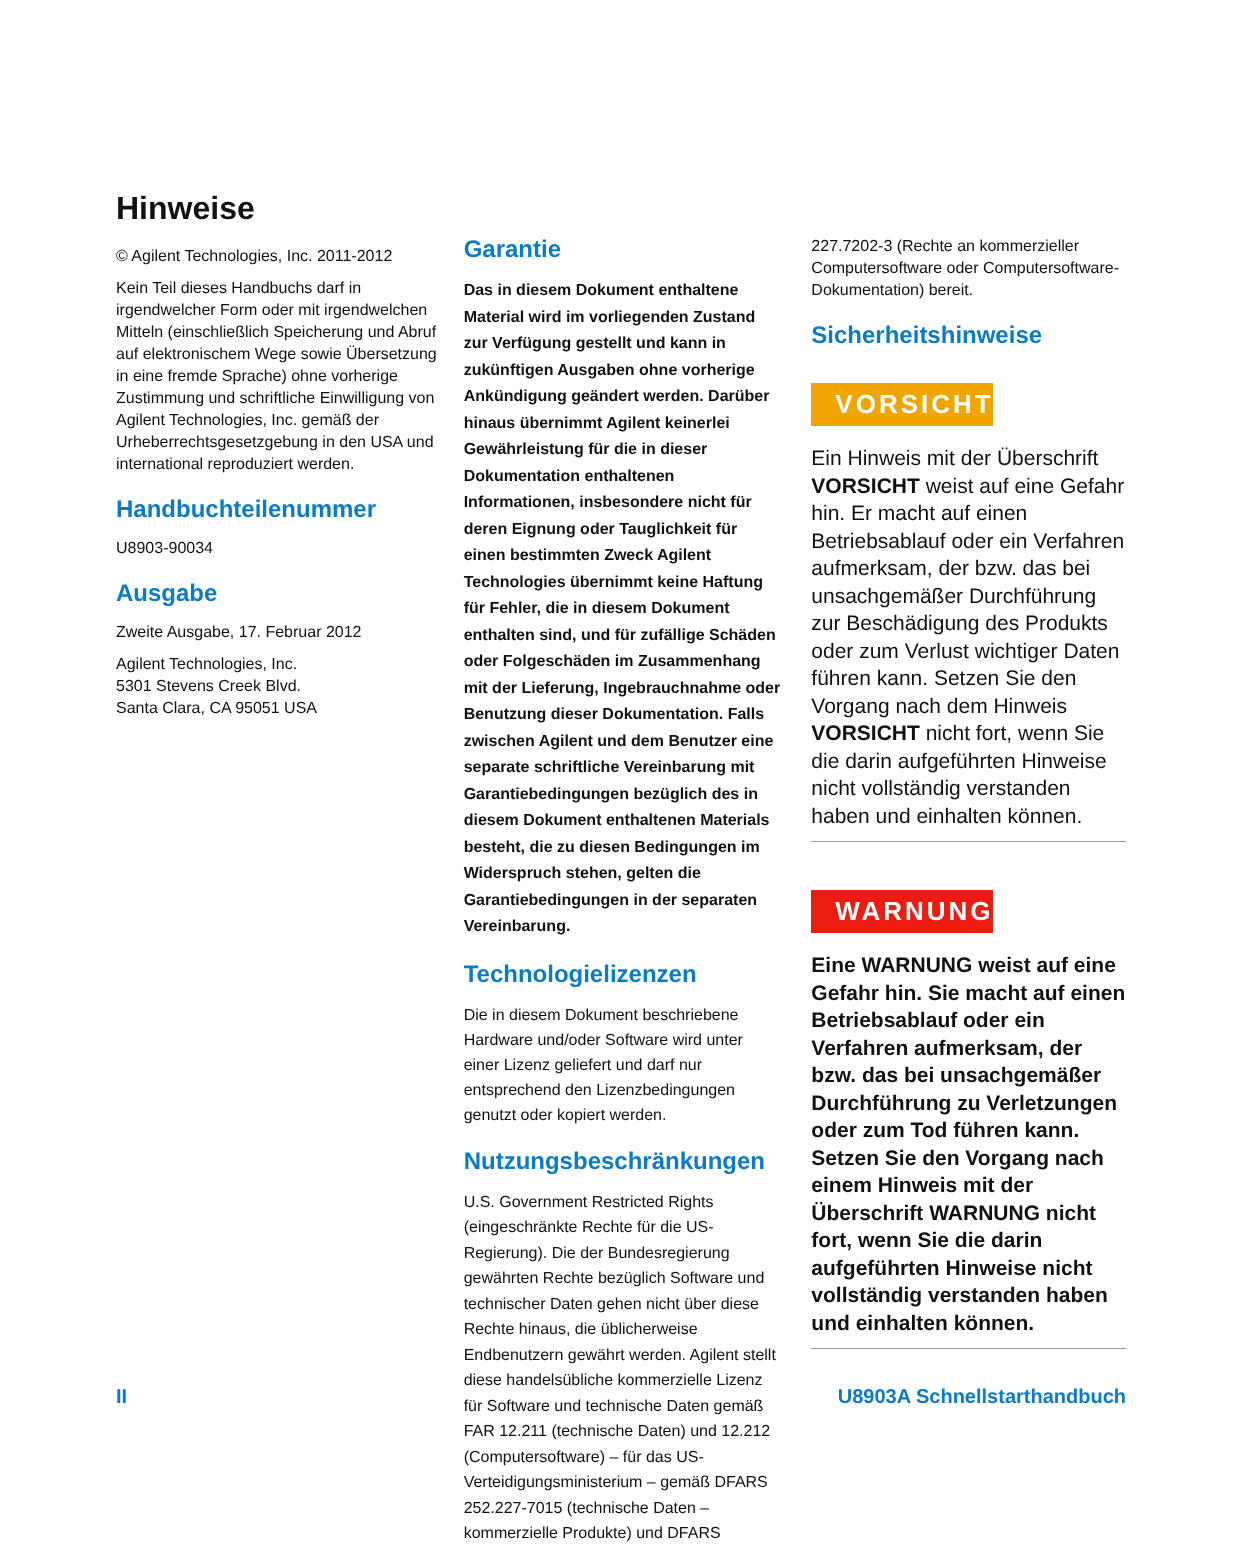Hinweise
© Agilent Technologies, Inc. 2011-2012
Kein Teil dieses Handbuchs darf in irgendwelcher Form oder mit irgendwelchen Mitteln (einschließlich Speicherung und Abruf auf elektronischem Wege sowie Übersetzung in eine fremde Sprache) ohne vorherige Zustimmung und schriftliche Einwilligung von Agilent Technologies, Inc. gemäß der Urheberrechtsgesetzgebung in den USA und international reproduziert werden.
Handbuchteilenummer
U8903-90034
Ausgabe
Zweite Ausgabe, 17. Februar 2012
Agilent Technologies, Inc.
5301 Stevens Creek Blvd.
Santa Clara, CA 95051 USA
Garantie
Das in diesem Dokument enthaltene Material wird im vorliegenden Zustand zur Verfügung gestellt und kann in zukünftigen Ausgaben ohne vorherige Ankündigung geändert werden. Darüber hinaus übernimmt Agilent keinerlei Gewährleistung für die in dieser Dokumentation enthaltenen Informationen, insbesondere nicht für deren Eignung oder Tauglichkeit für einen bestimmten Zweck Agilent Technologies übernimmt keine Haftung für Fehler, die in diesem Dokument enthalten sind, und für zufällige Schäden oder Folgeschäden im Zusammenhang mit der Lieferung, Ingebrauchnahme oder Benutzung dieser Dokumentation. Falls zwischen Agilent und dem Benutzer eine separate schriftliche Vereinbarung mit Garantiebedingungen bezüglich des in diesem Dokument enthaltenen Materials besteht, die zu diesen Bedingungen im Widerspruch stehen, gelten die Garantiebedingungen in der separaten Vereinbarung.
Technologielizenzen
Die in diesem Dokument beschriebene Hardware und/oder Software wird unter einer Lizenz geliefert und darf nur entsprechend den Lizenzbedingungen genutzt oder kopiert werden.
Nutzungsbeschränkungen
U.S. Government Restricted Rights (eingeschränkte Rechte für die US-Regierung). Die der Bundesregierung gewährten Rechte bezüglich Software und technischer Daten gehen nicht über diese Rechte hinaus, die üblicherweise Endbenutzern gewährt werden. Agilent stellt diese handelsübliche kommerzielle Lizenz für Software und technische Daten gemäß FAR 12.211 (technische Daten) und 12.212 (Computersoftware) – für das US-Verteidigungsministerium – gemäß DFARS 252.227-7015 (technische Daten – kommerzielle Produkte) und DFARS
227.7202-3 (Rechte an kommerzieller Computersoftware oder Computersoftware-Dokumentation) bereit.
Sicherheitshinweise
VORSICHT
Ein Hinweis mit der Überschrift VORSICHT weist auf eine Gefahr hin. Er macht auf einen Betriebsablauf oder ein Verfahren aufmerksam, der bzw. das bei unsachgemäßer Durchführung zur Beschädigung des Produkts oder zum Verlust wichtiger Daten führen kann. Setzen Sie den Vorgang nach dem Hinweis VORSICHT nicht fort, wenn Sie die darin aufgeführten Hinweise nicht vollständig verstanden haben und einhalten können.
WARNUNG
Eine WARNUNG weist auf eine Gefahr hin. Sie macht auf einen Betriebsablauf oder ein Verfahren aufmerksam, der bzw. das bei unsachgemäßer Durchführung zu Verletzungen oder zum Tod führen kann. Setzen Sie den Vorgang nach einem Hinweis mit der Überschrift WARNUNG nicht fort, wenn Sie die darin aufgeführten Hinweise nicht vollständig verstanden haben und einhalten können.
II U8903A Schnellstarthandbuch